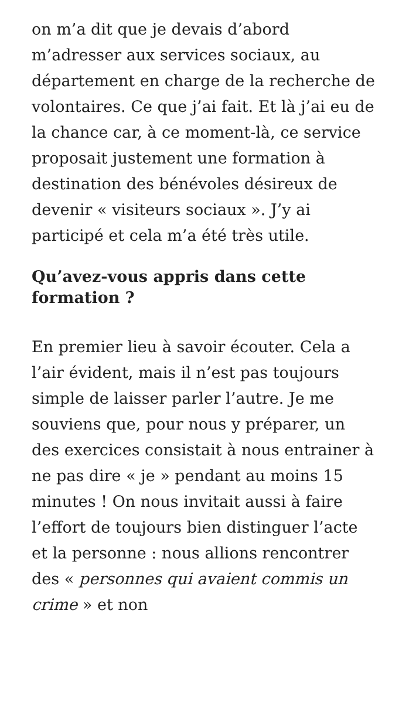on m’a dit que je devais d’abord m’adresser aux services sociaux, au département en charge de la recherche de volontaires. Ce que j’ai fait. Et là j’ai eu de la chance car, à ce moment-là, ce service proposait justement une formation à destination des bénévoles désireux de devenir « visiteurs sociaux ». J’y ai participé et cela m’a été très utile.
Qu’avez-vous appris dans cette formation ?
En premier lieu à savoir écouter. Cela a l’air évident, mais il n’est pas toujours simple de laisser parler l’autre. Je me souviens que, pour nous y préparer, un des exercices consistait à nous entrainer à ne pas dire « je » pendant au moins 15 minutes ! On nous invitait aussi à faire l’effort de toujours bien distinguer l’acte et la personne : nous allions rencontrer des « personnes qui avaient commis un crime » et non